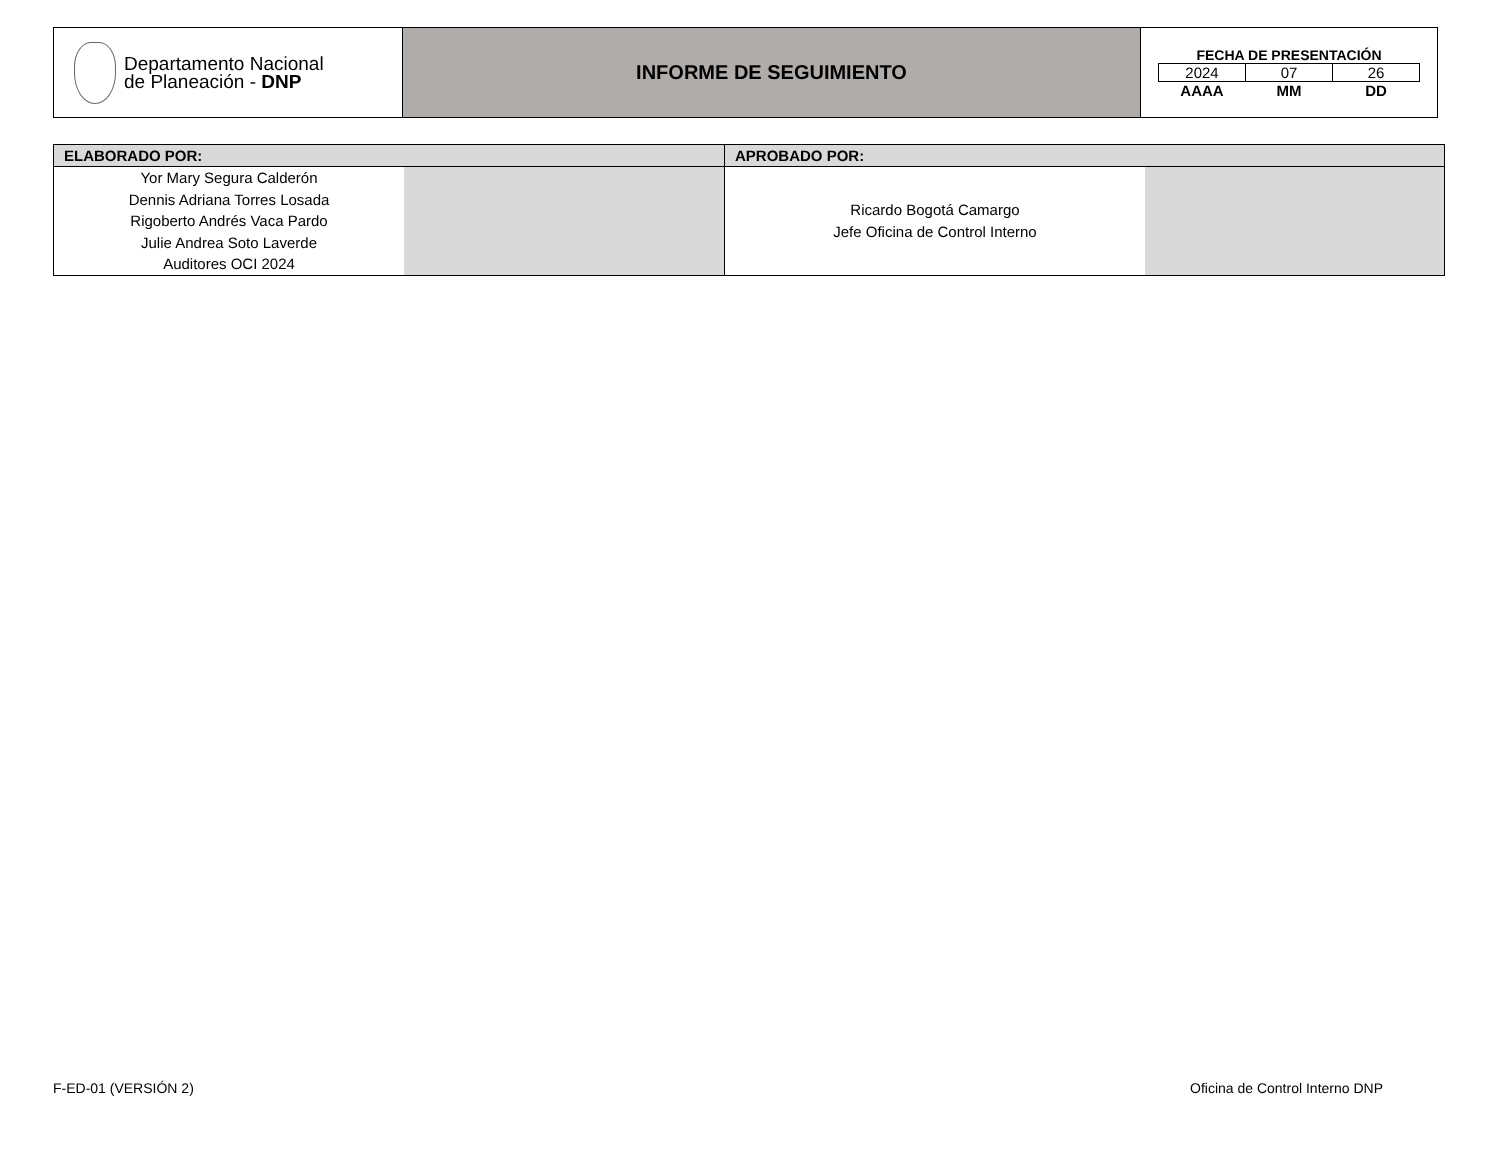| Departamento Nacional de Planeación - DNP | INFORME DE SEGUIMIENTO | FECHA DE PRESENTACIÓN / 2024 / 07 / 26 / / AAAA / MM / DD / |
| ELABORADO POR: | | APROBADO POR: | |
| --- | --- | --- | --- |
| Yor Mary Segura Calderón Dennis Adriana Torres Losada Rigoberto Andrés Vaca Pardo Julie Andrea Soto Laverde Auditores OCI 2024 | | Ricardo Bogotá Camargo Jefe Oficina de Control Interno | |
F-ED-01 (VERSIÓN 2) Oficina de Control Interno DNP